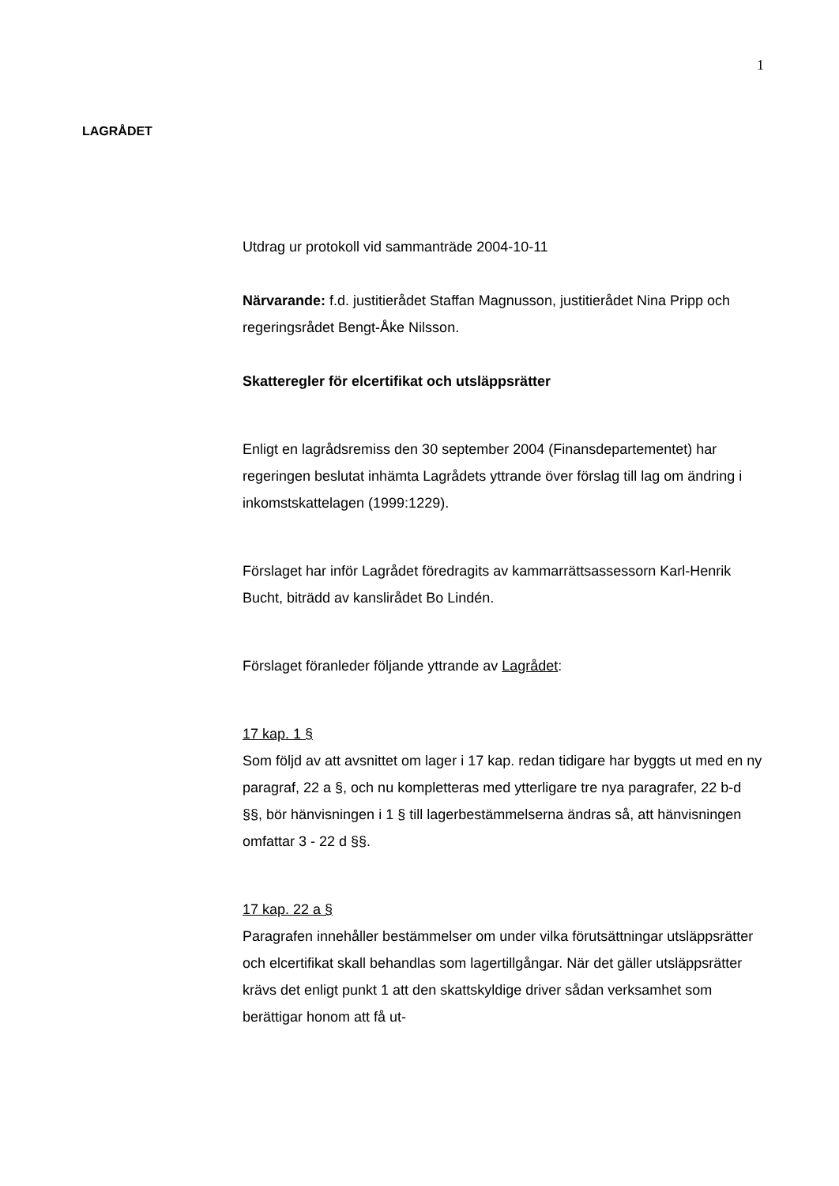1
LAGRÅDET
Utdrag ur protokoll vid sammanträde 2004-10-11
Närvarande: f.d. justitierådet Staffan Magnusson, justitierådet Nina Pripp och regeringsrådet Bengt-Åke Nilsson.
Skatteregler för elcertifikat och utsläppsrätter
Enligt en lagrådsremiss den 30 september 2004 (Finansdepartementet) har regeringen beslutat inhämta Lagrådets yttrande över förslag till lag om ändring i inkomstskattelagen (1999:1229).
Förslaget har inför Lagrådet föredragits av kammarrättsassessorn Karl-Henrik Bucht, biträdd av kanslirådet Bo Lindén.
Förslaget föranleder följande yttrande av Lagrådet:
17 kap. 1 §
Som följd av att avsnittet om lager i 17 kap. redan tidigare har byggts ut med en ny paragraf, 22 a §, och nu kompletteras med ytterligare tre nya paragrafer, 22 b-d §§, bör hänvisningen i 1 § till lagerbestämmelserna ändras så, att hänvisningen omfattar 3 - 22 d §§.
17 kap. 22 a §
Paragrafen innehåller bestämmelser om under vilka förutsättningar utsläppsrätter och elcertifikat skall behandlas som lagertillgångar. När det gäller utsläppsrätter krävs det enligt punkt 1 att den skattskyldige driver sådan verksamhet som berättigar honom att få ut-